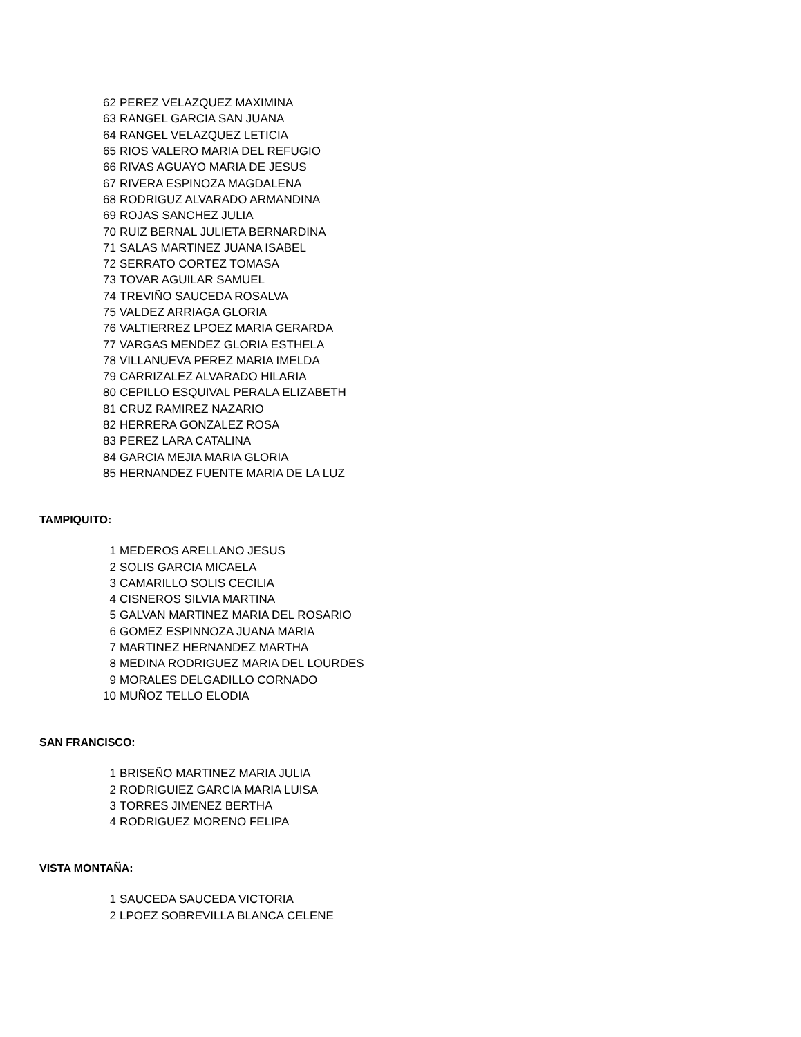| 62 | PEREZ VELAZQUEZ MAXIMINA |
| 63 | RANGEL GARCIA SAN JUANA |
| 64 | RANGEL VELAZQUEZ LETICIA |
| 65 | RIOS VALERO MARIA DEL REFUGIO |
| 66 | RIVAS AGUAYO MARIA DE JESUS |
| 67 | RIVERA ESPINOZA MAGDALENA |
| 68 | RODRIGUZ ALVARADO ARMANDINA |
| 69 | ROJAS SANCHEZ JULIA |
| 70 | RUIZ BERNAL JULIETA BERNARDINA |
| 71 | SALAS MARTINEZ JUANA ISABEL |
| 72 | SERRATO CORTEZ TOMASA |
| 73 | TOVAR AGUILAR SAMUEL |
| 74 | TREVIÑO SAUCEDA ROSALVA |
| 75 | VALDEZ ARRIAGA GLORIA |
| 76 | VALTIERREZ LPOEZ MARIA GERARDA |
| 77 | VARGAS MENDEZ GLORIA ESTHELA |
| 78 | VILLANUEVA PEREZ MARIA IMELDA |
| 79 | CARRIZALEZ ALVARADO HILARIA |
| 80 | CEPILLO ESQUIVAL PERALA ELIZABETH |
| 81 | CRUZ RAMIREZ NAZARIO |
| 82 | HERRERA GONZALEZ ROSA |
| 83 | PEREZ LARA CATALINA |
| 84 | GARCIA MEJIA MARIA GLORIA |
| 85 | HERNANDEZ FUENTE MARIA DE LA LUZ |
TAMPIQUITO:
| 1 | MEDEROS ARELLANO JESUS |
| 2 | SOLIS GARCIA MICAELA |
| 3 | CAMARILLO SOLIS CECILIA |
| 4 | CISNEROS SILVIA MARTINA |
| 5 | GALVAN MARTINEZ MARIA DEL ROSARIO |
| 6 | GOMEZ ESPINNOZA JUANA MARIA |
| 7 | MARTINEZ HERNANDEZ MARTHA |
| 8 | MEDINA RODRIGUEZ MARIA DEL LOURDES |
| 9 | MORALES DELGADILLO CORNADO |
| 10 | MUÑOZ TELLO ELODIA |
SAN FRANCISCO:
| 1 | BRISEÑO MARTINEZ MARIA JULIA |
| 2 | RODRIGUIEZ GARCIA MARIA LUISA |
| 3 | TORRES JIMENEZ BERTHA |
| 4 | RODRIGUEZ MORENO FELIPA |
VISTA MONTAÑA:
| 1 | SAUCEDA SAUCEDA VICTORIA |
| 2 | LPOEZ SOBREVILLA BLANCA CELENE |